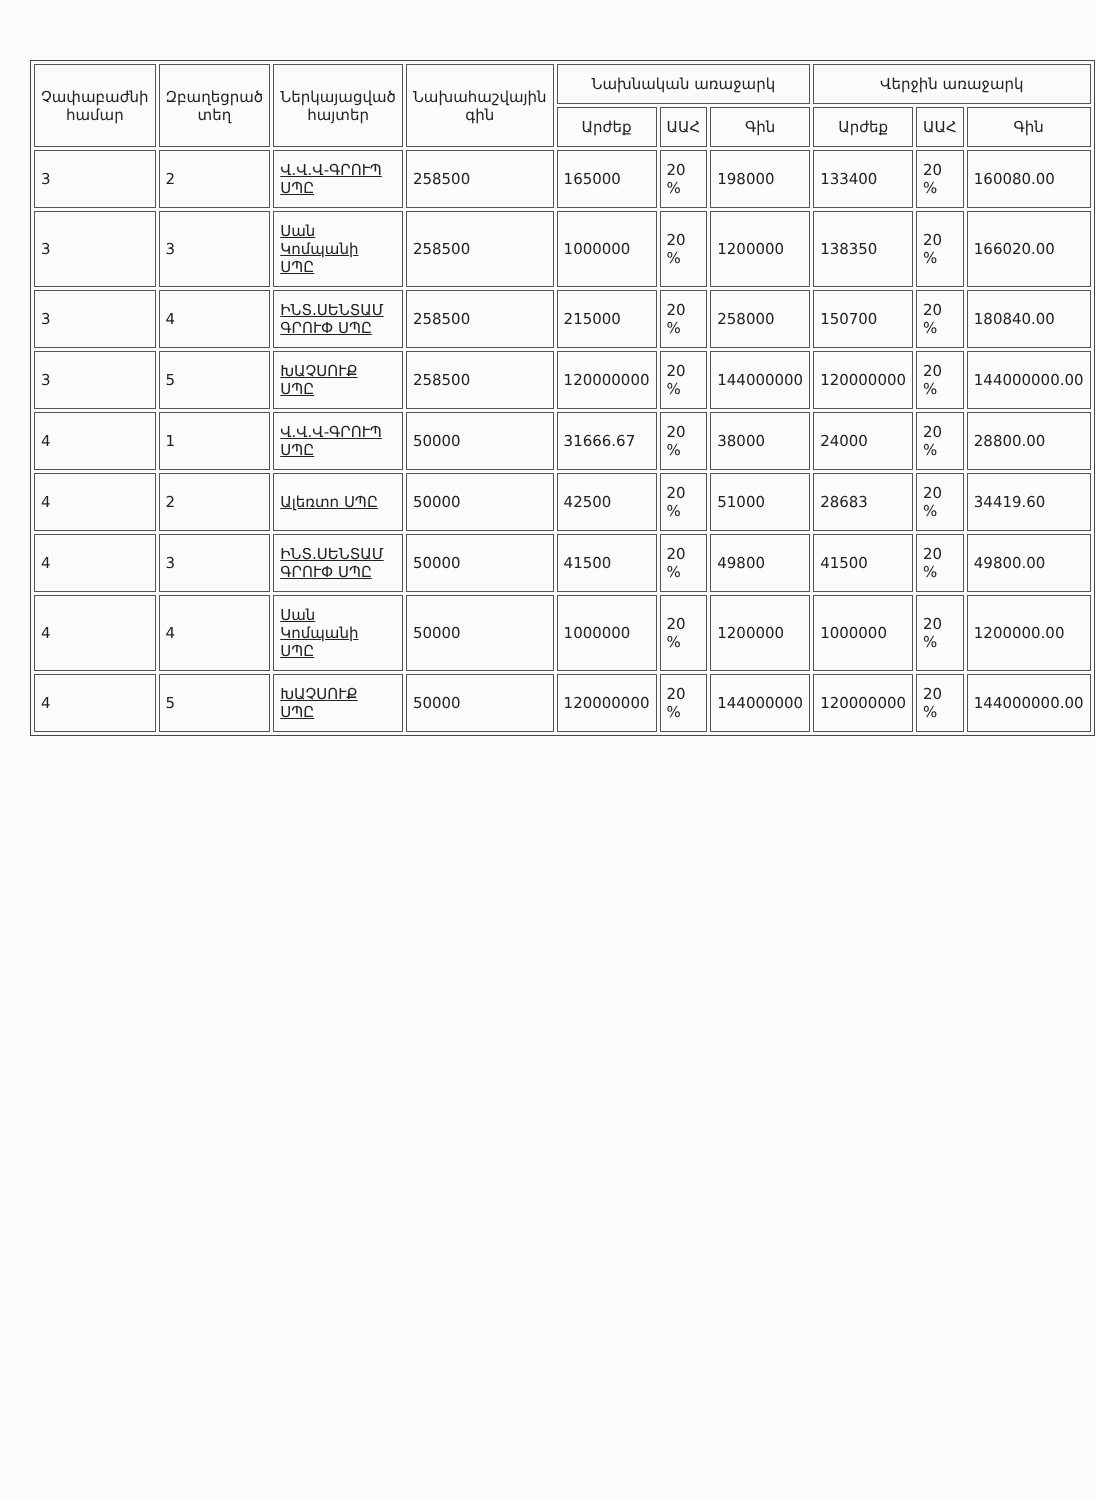| Չափաբաժնի համար | Զբաղեցրած տեղ | Ներկայացված հայտեր | Նախահաշվային գին | Նախնական առաջարկ | | | Վերջին առաջարկ | | |
| --- | --- | --- | --- | --- | --- | --- | --- | --- | --- |
| | | | | Արժեք | ԱԱՀ | Գին | Արժեք | ԱԱՀ | Գին |
| 3 | 2 | Վ.Վ.Վ-ԳՐՈՒՊ ՍՊԸ | 258500 | 165000 | 20 % | 198000 | 133400 | 20 % | 160080.00 |
| 3 | 3 | Սան Կոմպանի ՍՊԸ | 258500 | 1000000 | 20 % | 1200000 | 138350 | 20 % | 166020.00 |
| 3 | 4 | ԻՆՏ.ՍԵՆՏԱՄ ԳՐՈՒՓ ՍՊԸ | 258500 | 215000 | 20 % | 258000 | 150700 | 20 % | 180840.00 |
| 3 | 5 | ԽԱՉՍՈՒՔ ՍՊԸ | 258500 | 120000000 | 20 % | 144000000 | 120000000 | 20 % | 144000000.00 |
| 4 | 1 | Վ.Վ.Վ-ԳՐՈՒՊ ՍՊԸ | 50000 | 31666.67 | 20 % | 38000 | 24000 | 20 % | 28800.00 |
| 4 | 2 | Ալեռտո ՍՊԸ | 50000 | 42500 | 20 % | 51000 | 28683 | 20 % | 34419.60 |
| 4 | 3 | ԻՆՏ.ՍԵՆՏԱՄ ԳՐՈՒՓ ՍՊԸ | 50000 | 41500 | 20 % | 49800 | 41500 | 20 % | 49800.00 |
| 4 | 4 | Սան Կոմպանի ՍՊԸ | 50000 | 1000000 | 20 % | 1200000 | 1000000 | 20 % | 1200000.00 |
| 4 | 5 | ԽԱՉՍՈՒՔ ՍՊԸ | 50000 | 120000000 | 20 % | 144000000 | 120000000 | 20 % | 144000000.00 |